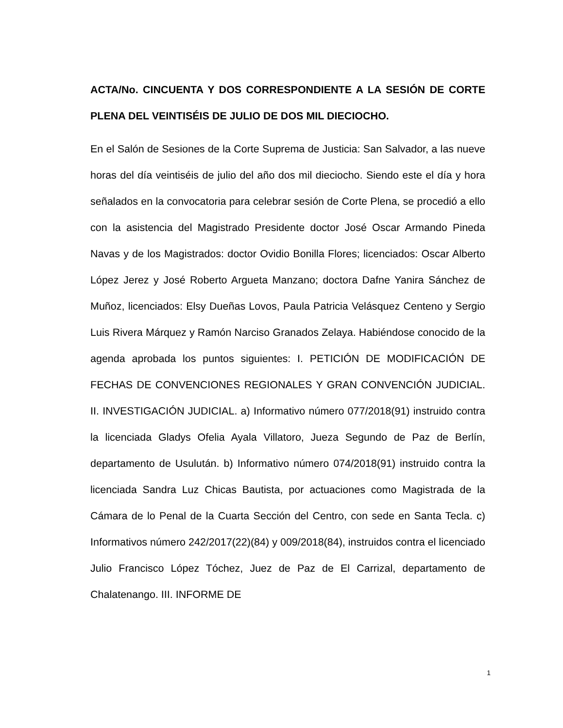ACTA/No. CINCUENTA Y DOS CORRESPONDIENTE A LA SESIÓN DE CORTE PLENA DEL VEINTISÉIS DE JULIO DE DOS MIL DIECIOCHO.
En el Salón de Sesiones de la Corte Suprema de Justicia: San Salvador, a las nueve horas del día veintiséis de julio del año dos mil dieciocho. Siendo este el día y hora señalados en la convocatoria para celebrar sesión de Corte Plena, se procedió a ello con la asistencia del Magistrado Presidente doctor José Oscar Armando Pineda Navas y de los Magistrados: doctor Ovidio Bonilla Flores; licenciados: Oscar Alberto López Jerez y José Roberto Argueta Manzano; doctora Dafne Yanira Sánchez de Muñoz, licenciados: Elsy Dueñas Lovos, Paula Patricia Velásquez Centeno y Sergio Luis Rivera Márquez y Ramón Narciso Granados Zelaya. Habiéndose conocido de la agenda aprobada los puntos siguientes: I. PETICIÓN DE MODIFICACIÓN DE FECHAS DE CONVENCIONES REGIONALES Y GRAN CONVENCIÓN JUDICIAL. II. INVESTIGACIÓN JUDICIAL. a) Informativo número 077/2018(91) instruido contra la licenciada Gladys Ofelia Ayala Villatoro, Jueza Segundo de Paz de Berlín, departamento de Usulután. b) Informativo número 074/2018(91) instruido contra la licenciada Sandra Luz Chicas Bautista, por actuaciones como Magistrada de la Cámara de lo Penal de la Cuarta Sección del Centro, con sede en Santa Tecla. c) Informativos número 242/2017(22)(84) y 009/2018(84), instruidos contra el licenciado Julio Francisco López Tóchez, Juez de Paz de El Carrizal, departamento de Chalatenango. III. INFORME DE
1